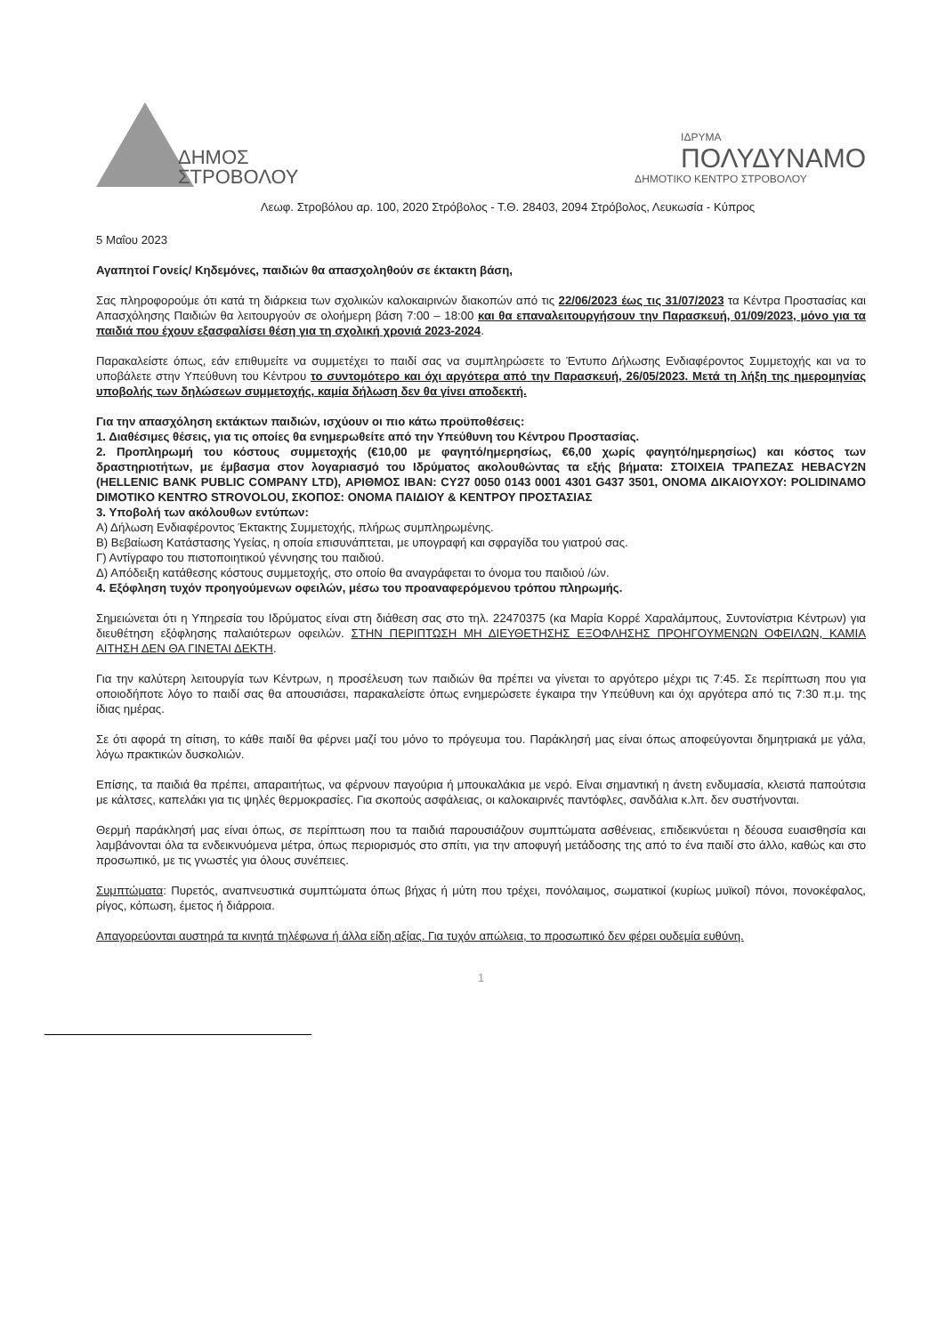ΔΗΜΟΣ
ΣΤΡΟΒΟΛΟΥ
ΙΔΡΥΜΑ
ΠΟΛΥΔΥΝΑΜΟ
ΔΗΜΟΤΙΚΟ ΚΕΝΤΡΟ ΣΤΡΟΒΟΛΟΥ
Λεωφ. Στροβόλου αρ. 100, 2020 Στρόβολος - Τ.Θ. 28403, 2094 Στρόβολος, Λευκωσία - Κύπρος
5 Μαΐου 2023
Αγαπητοί Γονείς/ Κηδεμόνες, παιδιών θα απασχοληθούν σε έκτακτη βάση,
Σας πληροφορούμε ότι κατά τη διάρκεια των σχολικών καλοκαιρινών διακοπών από τις 22/06/2023 έως τις 31/07/2023 τα Κέντρα Προστασίας και Απασχόλησης Παιδιών θα λειτουργούν σε ολοήμερη βάση 7:00 – 18:00 και θα επαναλειτουργήσουν την Παρασκευή, 01/09/2023, μόνο για τα παιδιά που έχουν εξασφαλίσει θέση για τη σχολική χρονιά 2023-2024.
Παρακαλείστε όπως, εάν επιθυμείτε να συμμετέχει το παιδί σας να συμπληρώσετε το Έντυπο Δήλωσης Ενδιαφέροντος Συμμετοχής και να το υποβάλετε στην Υπεύθυνη του Κέντρου το συντομότερο και όχι αργότερα από την Παρασκευή, 26/05/2023. Μετά τη λήξη της ημερομηνίας υποβολής των δηλώσεων συμμετοχής, καμία δήλωση δεν θα γίνει αποδεκτή.
Για την απασχόληση εκτάκτων παιδιών, ισχύουν οι πιο κάτω προϋποθέσεις:
1. Διαθέσιμες θέσεις, για τις οποίες θα ενημερωθείτε από την Υπεύθυνη του Κέντρου Προστασίας.
2. Προπληρωμή του κόστους συμμετοχής (€10,00 με φαγητό/ημερησίως, €6,00 χωρίς φαγητό/ημερησίως) και κόστος των δραστηριοτήτων, με έμβασμα στον λογαριασμό του Ιδρύματος ακολουθώντας τα εξής βήματα: ΣΤΟΙΧΕΙΑ ΤΡΑΠΕΖΑΣ HEBACY2N (HELLENIC BANK PUBLIC COMPANY LTD), ΑΡΙΘΜΟΣ IBAN: CY27 0050 0143 0001 4301 G437 3501, ΟΝΟΜΑ ΔΙΚΑΙΟΥΧΟΥ: POLIDINAMO DIMOTIKO KENTRO STROVOLOU, ΣΚΟΠΟΣ: ΟΝΟΜΑ ΠΑΙΔΙΟΥ & ΚΕΝΤΡΟΥ ΠΡΟΣΤΑΣΙΑΣ
3. Υποβολή των ακόλουθων εντύπων:
Α) Δήλωση Ενδιαφέροντος Έκτακτης Συμμετοχής, πλήρως συμπληρωμένης.
Β) Βεβαίωση Κατάστασης Υγείας, η οποία επισυνάπτεται, με υπογραφή και σφραγίδα του γιατρού σας.
Γ) Αντίγραφο του πιστοποιητικού γέννησης του παιδιού.
Δ) Απόδειξη κατάθεσης κόστους συμμετοχής, στο οποίο θα αναγράφεται το όνομα του παιδιού /ών.
4. Εξόφληση τυχόν προηγούμενων οφειλών, μέσω του προαναφερόμενου τρόπου πληρωμής.
Σημειώνεται ότι η Υπηρεσία του Ιδρύματος είναι στη διάθεση σας στο τηλ. 22470375 (κα Μαρία Κορρέ Χαραλάμπους, Συντονίστρια Κέντρων) για διευθέτηση εξόφλησης παλαιότερων οφειλών. ΣΤΗΝ ΠΕΡΙΠΤΩΣΗ ΜΗ ΔΙΕΥΘΕΤΗΣΗΣ ΕΞΟΦΛΗΣΗΣ ΠΡΟΗΓΟΥΜΕΝΩΝ ΟΦΕΙΛΩΝ, ΚΑΜΙΑ ΑΙΤΗΣΗ ΔΕΝ ΘΑ ΓΙΝΕΤΑΙ ΔΕΚΤΗ.
Για την καλύτερη λειτουργία των Κέντρων, η προσέλευση των παιδιών θα πρέπει να γίνεται το αργότερο μέχρι τις 7:45. Σε περίπτωση που για οποιοδήποτε λόγο το παιδί σας θα απουσιάσει, παρακαλείστε όπως ενημερώσετε έγκαιρα την Υπεύθυνη και όχι αργότερα από τις 7:30 π.μ. της ίδιας ημέρας.
Σε ότι αφορά τη σίτιση, το κάθε παιδί θα φέρνει μαζί του μόνο το πρόγευμα του. Παράκλησή μας είναι όπως αποφεύγονται δημητριακά με γάλα, λόγω πρακτικών δυσκολιών.
Επίσης, τα παιδιά θα πρέπει, απαραιτήτως, να φέρνουν παγούρια ή μπουκαλάκια με νερό. Είναι σημαντική η άνετη ενδυμασία, κλειστά παπούτσια με κάλτσες, καπελάκι για τις ψηλές θερμοκρασίες. Για σκοπούς ασφάλειας, οι καλοκαιρινές παντόφλες, σανδάλια κ.λπ. δεν συστήνονται.
Θερμή παράκλησή μας είναι όπως, σε περίπτωση που τα παιδιά παρουσιάζουν συμπτώματα ασθένειας, επιδεικνύεται η δέουσα ευαισθησία και λαμβάνονται όλα τα ενδεικνυόμενα μέτρα, όπως περιορισμός στο σπίτι, για την αποφυγή μετάδοσης της από το ένα παιδί στο άλλο, καθώς και στο προσωπικό, με τις γνωστές για όλους συνέπειες.
Συμπτώματα: Πυρετός, αναπνευστικά συμπτώματα όπως βήχας ή μύτη που τρέχει, πονόλαιμος, σωματικοί (κυρίως μυϊκοί) πόνοι, πονοκέφαλος, ρίγος, κόπωση, έμετος ή διάρροια.
Απαγορεύονται αυστηρά τα κινητά τηλέφωνα ή άλλα είδη αξίας. Για τυχόν απώλεια, το προσωπικό δεν φέρει ουδεμία ευθύνη.
1